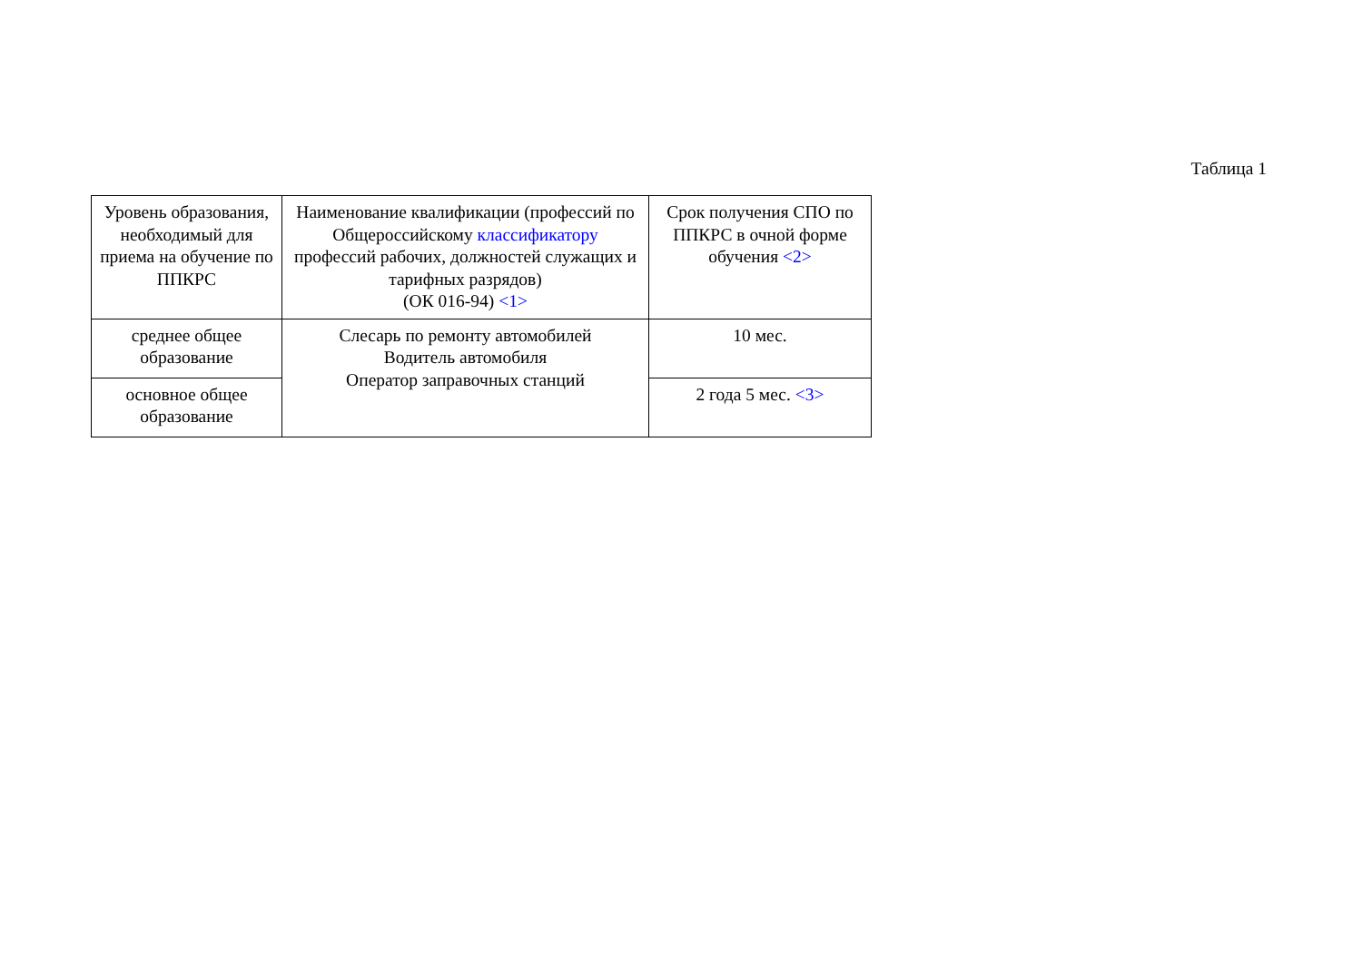Таблица 1
| Уровень образования, необходимый для приема на обучение по ППКРС | Наименование квалификации (профессий по Общероссийскому классификатору профессий рабочих, должностей служащих и тарифных разрядов) (ОК 016-94) <1> | Срок получения СПО по ППКРС в очной форме обучения <2> |
| среднее общее образование | Слесарь по ремонту автомобилей Водитель автомобиля Оператор заправочных станций | 10 мес. |
| основное общее образование | | 2 года 5 мес. <3> |